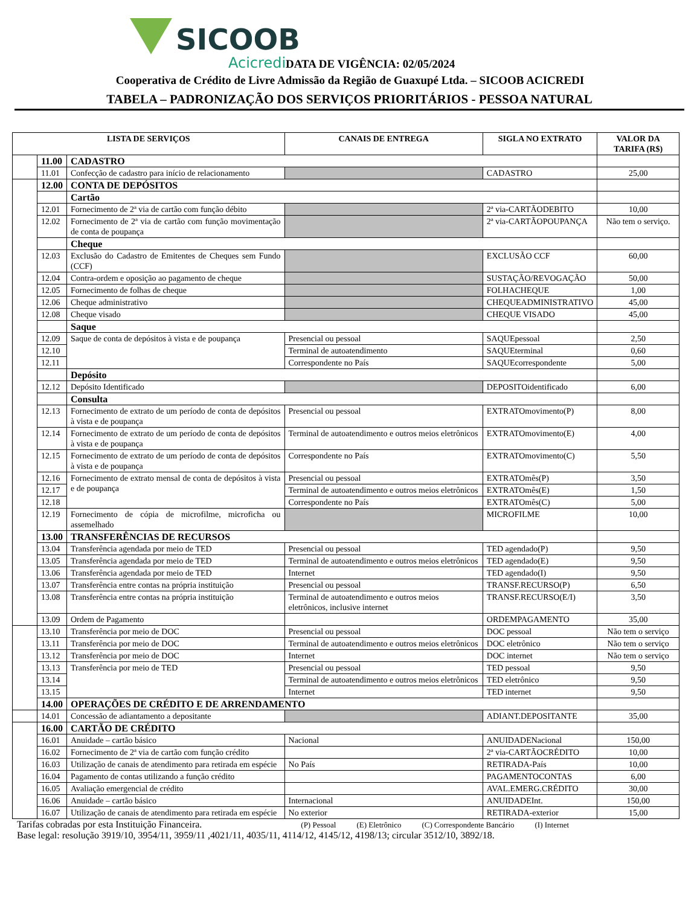SICOOB
Acicredi DATA DE VIGÊNCIA: 02/05/2024
Cooperativa de Crédito de Livre Admissão da Região de Guaxupé Ltda. – SICOOB ACICREDI
TABELA – PADRONIZAÇÃO DOS SERVIÇOS PRIORITÁRIOS - PESSOA NATURAL
| LISTA DE SERVIÇOS | | | CANAIS DE ENTREGA | SIGLA NO EXTRATO | VALOR DA TARIFA (R$) |
| --- | --- | --- | --- | --- | --- |
| | 11.00 | CADASTRO | | | |
| | 11.01 | Confecção de cadastro para início de relacionamento | | CADASTRO | 25,00 |
| | 12.00 | CONTA DE DEPÓSITOS | | | |
| | | Cartão | | | |
| | 12.01 | Fornecimento de 2ª via de cartão com função débito | | 2ª via-CARTÃODEBITO | 10,00 |
| | 12.02 | Fornecimento de 2ª via de cartão com função movimentação de conta de poupança | | 2ª via-CARTÃOPOUPANÇA | Não tem o serviço. |
| | | Cheque | | | |
| | 12.03 | Exclusão do Cadastro de Emitentes de Cheques sem Fundo (CCF) | | EXCLUSÃO CCF | 60,00 |
| | 12.04 | Contra-ordem e oposição ao pagamento de cheque | | SUSTAÇÃO/REVOGAÇÃO | 50,00 |
| | 12.05 | Fornecimento de folhas de cheque | | FOLHACHEQUE | 1,00 |
| | 12.06 | Cheque administrativo | | CHEQUEADMINISTRATIVO | 45,00 |
| | 12.08 | Cheque visado | | CHEQUE VISADO | 45,00 |
| | | Saque | | | |
| | 12.09 | Saque de conta de depósitos à vista e de poupança | Presencial ou pessoal | SAQUEpessoal | 2,50 |
| | 12.10 | | Terminal de autoatendimento | SAQUEterminal | 0,60 |
| | 12.11 | | Correspondente no País | SAQUEcorrespondente | 5,00 |
| | | Depósito | | | |
| | 12.12 | Depósito Identificado | | DEPOSITOidentificado | 6,00 |
| | | Consulta | | | |
| | 12.13 | Fornecimento de extrato de um período de conta de depósitos à vista e de poupança | Presencial ou pessoal | EXTRATOmovimento(P) | 8,00 |
| | 12.14 | Fornecimento de extrato de um período de conta de depósitos à vista e de poupança | Terminal de autoatendimento e outros meios eletrônicos | EXTRATOmovimento(E) | 4,00 |
| | 12.15 | Fornecimento de extrato de um período de conta de depósitos à vista e de poupança | Correspondente no País | EXTRATOmovimento(C) | 5,50 |
| | 12.16 | Fornecimento de extrato mensal de conta de depósitos à vista e de poupança | Presencial ou pessoal | EXTRATOmês(P) | 3,50 |
| | 12.17 | | Terminal de autoatendimento e outros meios eletrônicos | EXTRATOmês(E) | 1,50 |
| | 12.18 | | Correspondente no País | EXTRATOmês(C) | 5,00 |
| | 12.19 | Fornecimento de cópia de microfilme, microficha ou assemelhado | | MICROFILME | 10,00 |
| | 13.00 | TRANSFERÊNCIAS DE RECURSOS | | | |
| | 13.04 | Transferência agendada por meio de TED | Presencial ou pessoal | TED agendado(P) | 9,50 |
| | 13.05 | Transferência agendada por meio de TED | Terminal de autoatendimento e outros meios eletrônicos | TED agendado(E) | 9,50 |
| | 13.06 | Transferência agendada por meio de TED | Internet | TED agendado(I) | 9,50 |
| | 13.07 | Transferência entre contas na própria instituição | Presencial ou pessoal | TRANSF.RECURSO(P) | 6,50 |
| | 13.08 | Transferência entre contas na própria instituição | Terminal de autoatendimento e outros meios eletrônicos, inclusive internet | TRANSF.RECURSO(E/I) | 3,50 |
| | 13.09 | Ordem de Pagamento | | ORDEMPAGAMENTO | 35,00 |
| | 13.10 | Transferência por meio de DOC | Presencial ou pessoal | DOC pessoal | Não tem o serviço |
| | 13.11 | Transferência por meio de DOC | Terminal de autoatendimento e outros meios eletrônicos | DOC eletrônico | Não tem o serviço |
| | 13.12 | Transferência por meio de DOC | Internet | DOC internet | Não tem o serviço |
| | 13.13 | Transferência por meio de TED | Presencial ou pessoal | TED pessoal | 9,50 |
| | 13.14 | | Terminal de autoatendimento e outros meios eletrônicos | TED eletrônico | 9,50 |
| | 13.15 | | Internet | TED internet | 9,50 |
| | 14.00 | OPERAÇÕES DE CRÉDITO E DE ARRENDAMENTO | | | |
| | 14.01 | Concessão de adiantamento a depositante | | ADIANT.DEPOSITANTE | 35,00 |
| | 16.00 | CARTÃO DE CRÉDITO | | | |
| | 16.01 | Anuidade – cartão básico | Nacional | ANUIDADENacional | 150,00 |
| | 16.02 | Fornecimento de 2ª via de cartão com função crédito | | 2ª via-CARTÃOCRÉDITO | 10,00 |
| | 16.03 | Utilização de canais de atendimento para retirada em espécie | No País | RETIRADA-País | 10,00 |
| | 16.04 | Pagamento de contas utilizando a função crédito | | PAGAMENTOCONTAS | 6,00 |
| | 16.05 | Avaliação emergencial de crédito | | AVAL.EMERG.CRÉDITO | 30,00 |
| | 16.06 | Anuidade – cartão básico | Internacional | ANUIDADEInt. | 150,00 |
| | 16.07 | Utilização de canais de atendimento para retirada em espécie | No exterior | RETIRADA-exterior | 15,00 |
Tarifas cobradas por esta Instituição Financeira. (P) Pessoal (E) Eletrônico (C) Correspondente Bancário (I) Internet
Base legal: resolução 3919/10, 3954/11, 3959/11 ,4021/11, 4035/11, 4114/12, 4145/12, 4198/13; circular 3512/10, 3892/18.